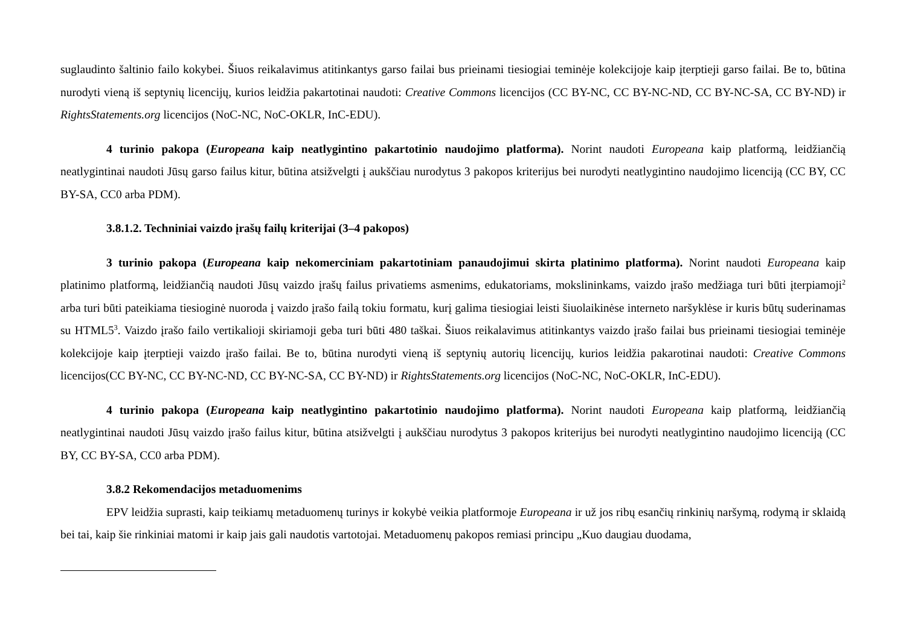suglaudinto šaltinio failo kokybei. Šiuos reikalavimus atitinkantys garso failai bus prieinami tiesiogiai teminėje kolekcijoje kaip įterptieji garso failai. Be to, būtina nurodyti vieną iš septynių licencijų, kurios leidžia pakartotinai naudoti: Creative Commons licencijos (CC BY-NC, CC BY-NC-ND, CC BY-NC-SA, CC BY-ND) ir RightsStatements.org licencijos (NoC-NC, NoC-OKLR, InC-EDU).
4 turinio pakopa (Europeana kaip neatlygintino pakartotinio naudojimo platforma). Norint naudoti Europeana kaip platformą, leidžiančią neatlygintinai naudoti Jūsų garso failus kitur, būtina atsižvelgti į aukščiau nurodytus 3 pakopos kriterijus bei nurodyti neatlygintino naudojimo licenciją (CC BY, CC BY-SA, CC0 arba PDM).
3.8.1.2. Techniniai vaizdo įrašų failų kriterijai (3–4 pakopos)
3 turinio pakopa (Europeana kaip nekomerciniam pakartotiniam panaudojimui skirta platinimo platforma). Norint naudoti Europeana kaip platinimo platformą, leidžiančią naudoti Jūsų vaizdo įrašų failus privatiems asmenims, edukatoriams, mokslininkams, vaizdo įrašo medžiaga turi būti įterpiamoji<sup>2</sup> arba turi būti pateikiama tiesioginė nuoroda į vaizdo įrašo failą tokiu formatu, kurį galima tiesiogiai leisti šiuolaikinėse interneto naršyklėse ir kuris būtų suderinamas su HTML5<sup>3</sup>. Vaizdo įrašo failo vertikalioji skiriamoji geba turi būti 480 taškai. Šiuos reikalavimus atitinkantys vaizdo įrašo failai bus prieinami tiesiogiai teminėje kolekcijoje kaip įterptieji vaizdo įrašo failai. Be to, būtina nurodyti vieną iš septynių autorių licencijų, kurios leidžia pakarotinai naudoti: Creative Commons licencijos(CC BY-NC, CC BY-NC-ND, CC BY-NC-SA, CC BY-ND) ir RightsStatements.org licencijos (NoC-NC, NoC-OKLR, InC-EDU).
4 turinio pakopa (Europeana kaip neatlygintino pakartotinio naudojimo platforma). Norint naudoti Europeana kaip platformą, leidžiančią neatlygintinai naudoti Jūsų vaizdo įrašo failus kitur, būtina atsižvelgti į aukščiau nurodytus 3 pakopos kriterijus bei nurodyti neatlygintino naudojimo licenciją (CC BY, CC BY-SA, CC0 arba PDM).
3.8.2 Rekomendacijos metaduomenims
EPV leidžia suprasti, kaip teikiamų metaduomenų turinys ir kokybė veikia platformoje Europeana ir už jos ribų esančių rinkinių naršymą, rodymą ir sklaidą bei tai, kaip šie rinkiniai matomi ir kaip jais gali naudotis vartotojai. Metaduomenų pakopos remiasi principu „Kuo daugiau duodama,